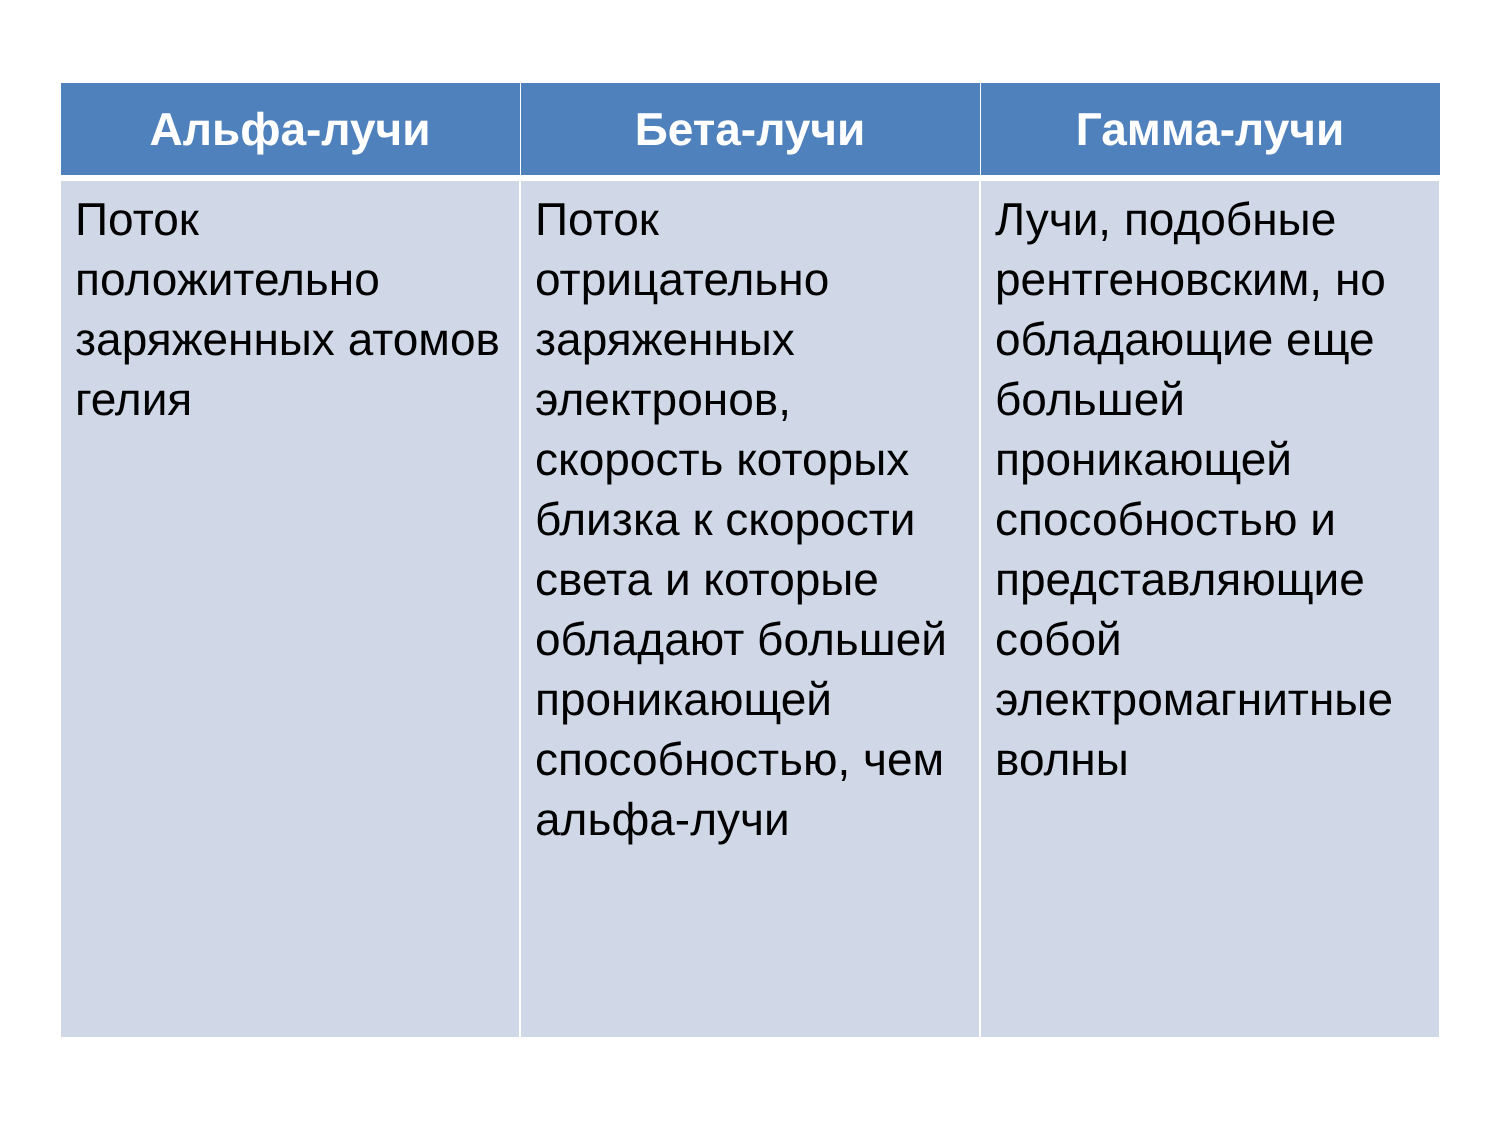| Альфа-лучи | Бета-лучи | Гамма-лучи |
| --- | --- | --- |
| Поток положительно заряженных атомов гелия | Поток отрицательно заряженных электронов, скорость которых близка к скорости света и которые обладают большей проникающей способностью, чем альфа-лучи | Лучи, подобные рентгеновским, но обладающие еще большей проникающей способностью и представляющие собой электромагнитные волны |